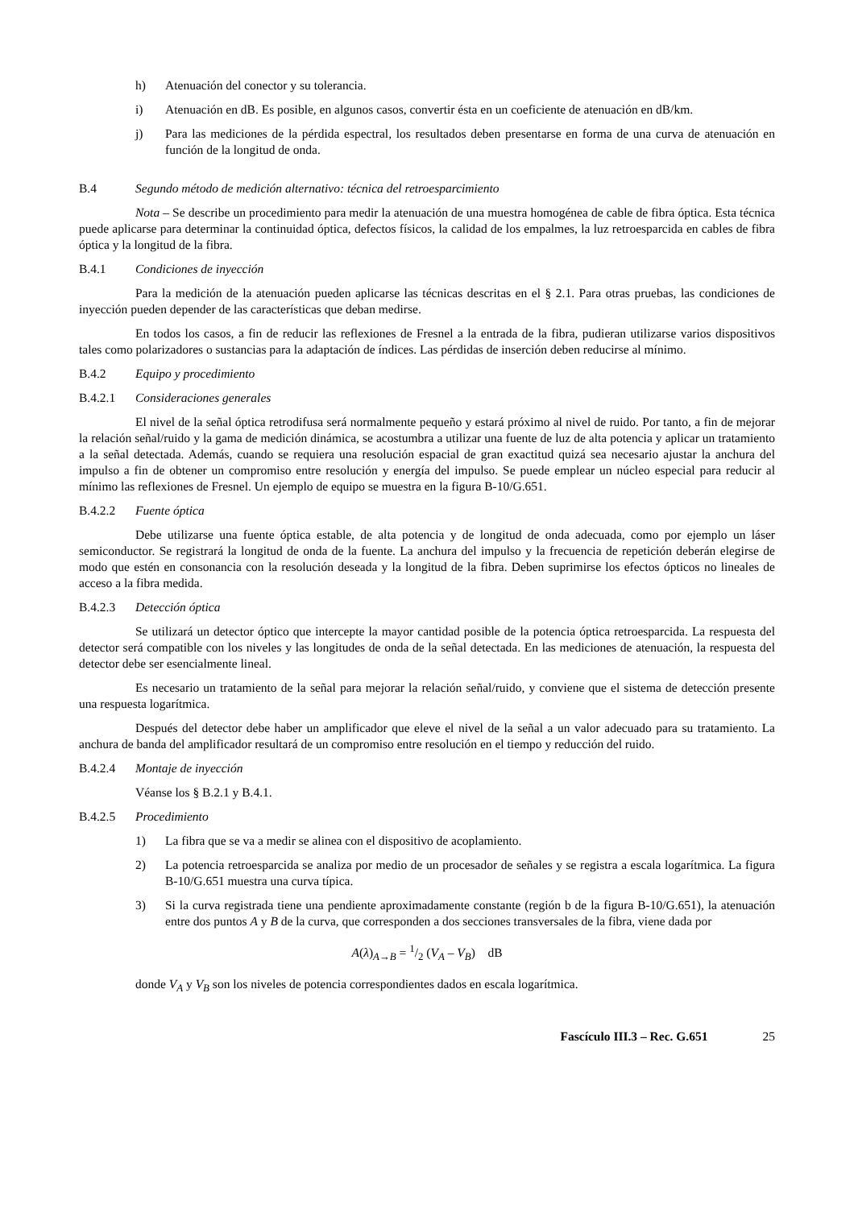h) Atenuación del conector y su tolerancia.
i) Atenuación en dB. Es posible, en algunos casos, convertir ésta en un coeficiente de atenuación en dB/km.
j) Para las mediciones de la pérdida espectral, los resultados deben presentarse en forma de una curva de atenuación en función de la longitud de onda.
B.4 Segundo método de medición alternativo: técnica del retroesparcimiento
Nota – Se describe un procedimiento para medir la atenuación de una muestra homogénea de cable de fibra óptica. Esta técnica puede aplicarse para determinar la continuidad óptica, defectos físicos, la calidad de los empalmes, la luz retroesparcida en cables de fibra óptica y la longitud de la fibra.
B.4.1 Condiciones de inyección
Para la medición de la atenuación pueden aplicarse las técnicas descritas en el § 2.1. Para otras pruebas, las condiciones de inyección pueden depender de las características que deban medirse.
En todos los casos, a fin de reducir las reflexiones de Fresnel a la entrada de la fibra, pudieran utilizarse varios dispositivos tales como polarizadores o sustancias para la adaptación de índices. Las pérdidas de inserción deben reducirse al mínimo.
B.4.2 Equipo y procedimiento
B.4.2.1 Consideraciones generales
El nivel de la señal óptica retrodifusa será normalmente pequeño y estará próximo al nivel de ruido. Por tanto, a fin de mejorar la relación señal/ruido y la gama de medición dinámica, se acostumbra a utilizar una fuente de luz de alta potencia y aplicar un tratamiento a la señal detectada. Además, cuando se requiera una resolución espacial de gran exactitud quizá sea necesario ajustar la anchura del impulso a fin de obtener un compromiso entre resolución y energía del impulso. Se puede emplear un núcleo especial para reducir al mínimo las reflexiones de Fresnel. Un ejemplo de equipo se muestra en la figura B-10/G.651.
B.4.2.2 Fuente óptica
Debe utilizarse una fuente óptica estable, de alta potencia y de longitud de onda adecuada, como por ejemplo un láser semiconductor. Se registrará la longitud de onda de la fuente. La anchura del impulso y la frecuencia de repetición deberán elegirse de modo que estén en consonancia con la resolución deseada y la longitud de la fibra. Deben suprimirse los efectos ópticos no lineales de acceso a la fibra medida.
B.4.2.3 Detección óptica
Se utilizará un detector óptico que intercepte la mayor cantidad posible de la potencia óptica retroesparcida. La respuesta del detector será compatible con los niveles y las longitudes de onda de la señal detectada. En las mediciones de atenuación, la respuesta del detector debe ser esencialmente lineal.
Es necesario un tratamiento de la señal para mejorar la relación señal/ruido, y conviene que el sistema de detección presente una respuesta logarítmica.
Después del detector debe haber un amplificador que eleve el nivel de la señal a un valor adecuado para su tratamiento. La anchura de banda del amplificador resultará de un compromiso entre resolución en el tiempo y reducción del ruido.
B.4.2.4 Montaje de inyección
Véanse los § B.2.1 y B.4.1.
B.4.2.5 Procedimiento
1) La fibra que se va a medir se alinea con el dispositivo de acoplamiento.
2) La potencia retroesparcida se analiza por medio de un procesador de señales y se registra a escala logarítmica. La figura B-10/G.651 muestra una curva típica.
3) Si la curva registrada tiene una pendiente aproximadamente constante (región b de la figura B-10/G.651), la atenuación entre dos puntos A y B de la curva, que corresponden a dos secciones transversales de la fibra, viene dada por
A(λ)<sub>A→B</sub> = 1/2 (V<sub>A</sub> – V<sub>B</sub>) dB
donde V<sub>A</sub> y V<sub>B</sub> son los niveles de potencia correspondientes dados en escala logarítmica.
Fascículo III.3 – Rec. G.651 25